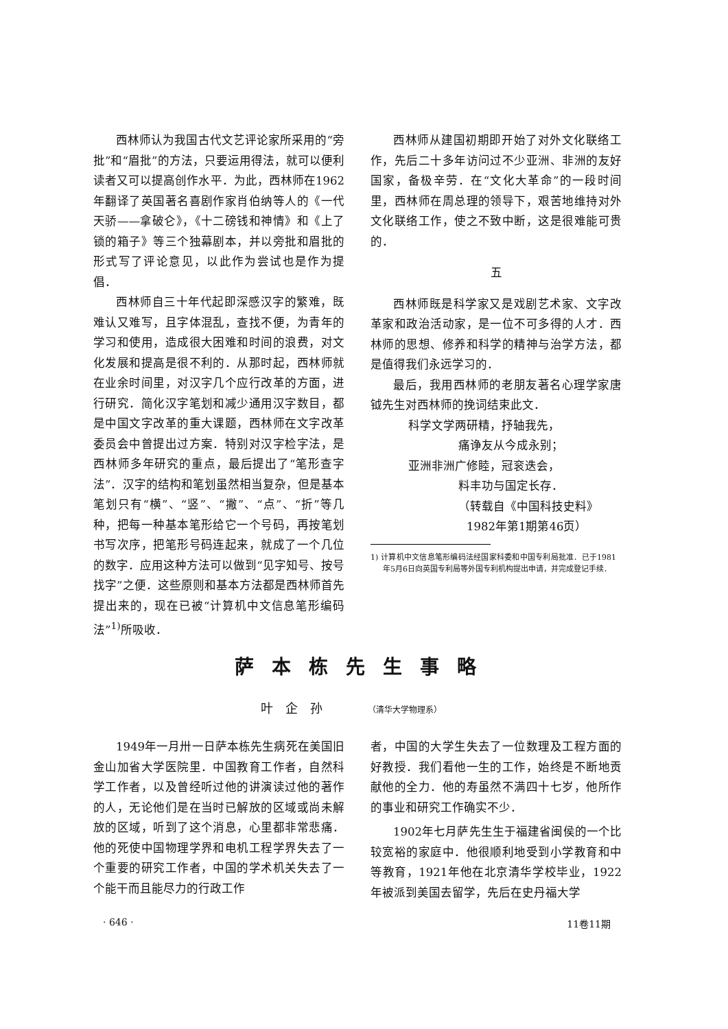西林师认为我国古代文艺评论家所采用的“旁批”和“眉批”的方法，只要运用得法，就可以便利读者又可以提高创作水平．为此，西林师在1962年翻译了英国著名喜剧作家肖伯纳等人的《一代天骄——拿破仑》，《十二磅钱和神情》和《上了锁的箱子》等三个独幕剧本，并以旁批和眉批的形式写了评论意见，以此作为尝试也是作为提倡．
西林师自三十年代起即深感汉字的繁难，既难认又难写，且字体混乱，查找不便，为青年的学习和使用，造成很大困难和时间的浪费，对文化发展和提高是很不利的．从那时起，西林师就在业余时间里，对汉字几个应行改革的方面，进行研究．简化汉字笔划和减少通用汉字数目，都是中国文字改革的重大课题，西林师在文字改革委员会中曾提出过方案．特别对汉字检字法，是西林师多年研究的重点，最后提出了“笔形查字法”．汉字的结构和笔划虽然相当复杂，但是基本笔划只有“横”、“竖”、“撇”、“点”、“折”等几种，把每一种基本笔形给它一个号码，再按笔划书写次序，把笔形号码连起来，就成了一个几位的数字．应用这种方法可以做到“见字知号、按号找字”之便．这些原则和基本方法都是西林师首先提出来的，现在已被“计算机中文信息笔形编码法”<sup>1)</sup>所吸收．
西林师从建国初期即开始了对外文化联络工作，先后二十多年访问过不少亚洲、非洲的友好国家，备极辛劳．在“文化大革命”的一段时间里，西林师在周总理的领导下，艰苦地维持对外文化联络工作，使之不致中断，这是很难能可贵的．
五
西林师既是科学家又是戏剧艺术家、文字改革家和政治活动家，是一位不可多得的人才．西林师的思想、修养和科学的精神与治学方法，都是值得我们永远学习的．
最后，我用西林师的老朋友著名心理学家唐钺先生对西林师的挽词结束此文．
科学文学两研精，抒轴我先，
痛诤友从今成永别；
亚洲非洲广修睦，冠衮迭会，
料丰功与国定长存．
（转载自《中国科技史料》
1982年第1期第46页）
1) 计算机中文信息笔形编码法经国家科委和中国专利局批准．已于1981年5月6日向英国专利局等外国专利机构提出申请，并完成登记手续．
萨本栋先生事略
叶　企　孙　　　　（清华大学物理系）
1949年一月卅一日萨本栋先生病死在美国旧金山加省大学医院里．中国教育工作者，自然科学工作者，以及曾经听过他的讲演读过他的著作的人，无论他们是在当时已解放的区域或尚未解放的区域，听到了这个消息，心里都非常悲痛．他的死使中国物理学界和电机工程学界失去了一个重要的研究工作者，中国的学术机关失去了一个能干而且能尽力的行政工作
者，中国的大学生失去了一位数理及工程方面的好教授．我们看他一生的工作，始终是不断地贡献他的全力．他的寿虽然不满四十七岁，他所作的事业和研究工作确实不少．
1902年七月萨先生生于福建省闽侯的一个比较宽裕的家庭中．他很顺利地受到小学教育和中等教育，1921年他在北京清华学校毕业，1922年被派到美国去留学，先后在史丹福大学
· 646 · 11卷11期